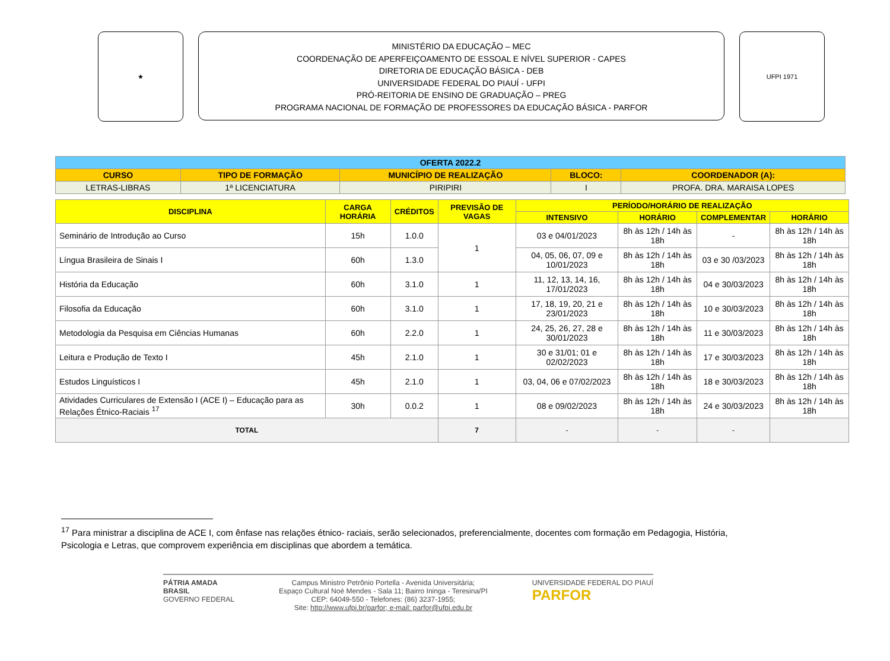★
MINISTÉRIO DA EDUCAÇÃO – MEC
COORDENAÇÃO DE APERFEIÇOAMENTO DE ESSOAL E NÍVEL SUPERIOR - CAPES
DIRETORIA DE EDUCAÇÃO BÁSICA - DEB
UNIVERSIDADE FEDERAL DO PIAUÍ - UFPI
PRÓ-REITORIA DE ENSINO DE GRADUAÇÃO – PREG
PROGRAMA NACIONAL DE FORMAÇÃO DE PROFESSORES DA EDUCAÇÃO BÁSICA - PARFOR
UFPI 1971
| OFERTA 2022.2 | | | | |
| --- | --- | --- | --- | --- |
| CURSO | TIPO DE FORMAÇÃO | MUNICÍPIO DE REALIZAÇÃO | BLOCO: | COORDENADOR (A): |
| LETRAS-LIBRAS | 1ª LICENCIATURA | PIRIPIRI | I | PROFA. DRA. MARAISA LOPES |
| DISCIPLINA | CARGA HORÁRIA | CRÉDITOS | PREVISÃO DE VAGAS | PERÍODO/HORÁRIO DE REALIZAÇÃO | | | |
| --- | --- | --- | --- | --- | --- | --- | --- |
| | | | | INTENSIVO | HORÁRIO | COMPLEMENTAR | HORÁRIO |
| Seminário de Introdução ao Curso | 15h | 1.0.0 | 1 | 03 e 04/01/2023 | 8h às 12h / 14h às 18h | - | 8h às 12h / 14h às 18h |
| Língua Brasileira de Sinais I | 60h | 1.3.0 | | 04, 05, 06, 07, 09 e 10/01/2023 | 8h às 12h / 14h às 18h | 03 e 30 /03/2023 | 8h às 12h / 14h às 18h |
| História da Educação | 60h | 3.1.0 | 1 | 11, 12, 13, 14, 16, 17/01/2023 | 8h às 12h / 14h às 18h | 04 e 30/03/2023 | 8h às 12h / 14h às 18h |
| Filosofia da Educação | 60h | 3.1.0 | 1 | 17, 18, 19, 20, 21 e 23/01/2023 | 8h às 12h / 14h às 18h | 10 e 30/03/2023 | 8h às 12h / 14h às 18h |
| Metodologia da Pesquisa em Ciências Humanas | 60h | 2.2.0 | 1 | 24, 25, 26, 27, 28 e 30/01/2023 | 8h às 12h / 14h às 18h | 11 e 30/03/2023 | 8h às 12h / 14h às 18h |
| Leitura e Produção de Texto I | 45h | 2.1.0 | 1 | 30 e 31/01; 01 e 02/02/2023 | 8h às 12h / 14h às 18h | 17 e 30/03/2023 | 8h às 12h / 14h às 18h |
| Estudos Linguísticos I | 45h | 2.1.0 | 1 | 03, 04, 06 e 07/02/2023 | 8h às 12h / 14h às 18h | 18 e 30/03/2023 | 8h às 12h / 14h às 18h |
| Atividades Curriculares de Extensão I (ACE I) – Educação para as Relações Étnico-Raciais <sup>17</sup> | 30h | 0.0.2 | 1 | 08 e 09/02/2023 | 8h às 12h / 14h às 18h | 24 e 30/03/2023 | 8h às 12h / 14h às 18h |
| TOTAL | | | 7 | - | - | - | |
<sup>17</sup> Para ministrar a disciplina de ACE I, com ênfase nas relações étnico- raciais, serão selecionados, preferencialmente, docentes com formação em Pedagogia, História, Psicologia e Letras, que comprovem experiência em disciplinas que abordem a temática.
PÁTRIA AMADA
BRASIL
GOVERNO FEDERAL
Campus Ministro Petrônio Portella - Avenida Universitária;
Espaço Cultural Noé Mendes - Sala 11; Bairro Ininga - Teresina/PI
CEP: 64049-550 - Telefones: (86) 3237-1955;
Site: http://www.ufpi.br/parfor; e-mail: parfor@ufpi.edu.br
UNIVERSIDADE FEDERAL DO PIAUÍ
PARFOR